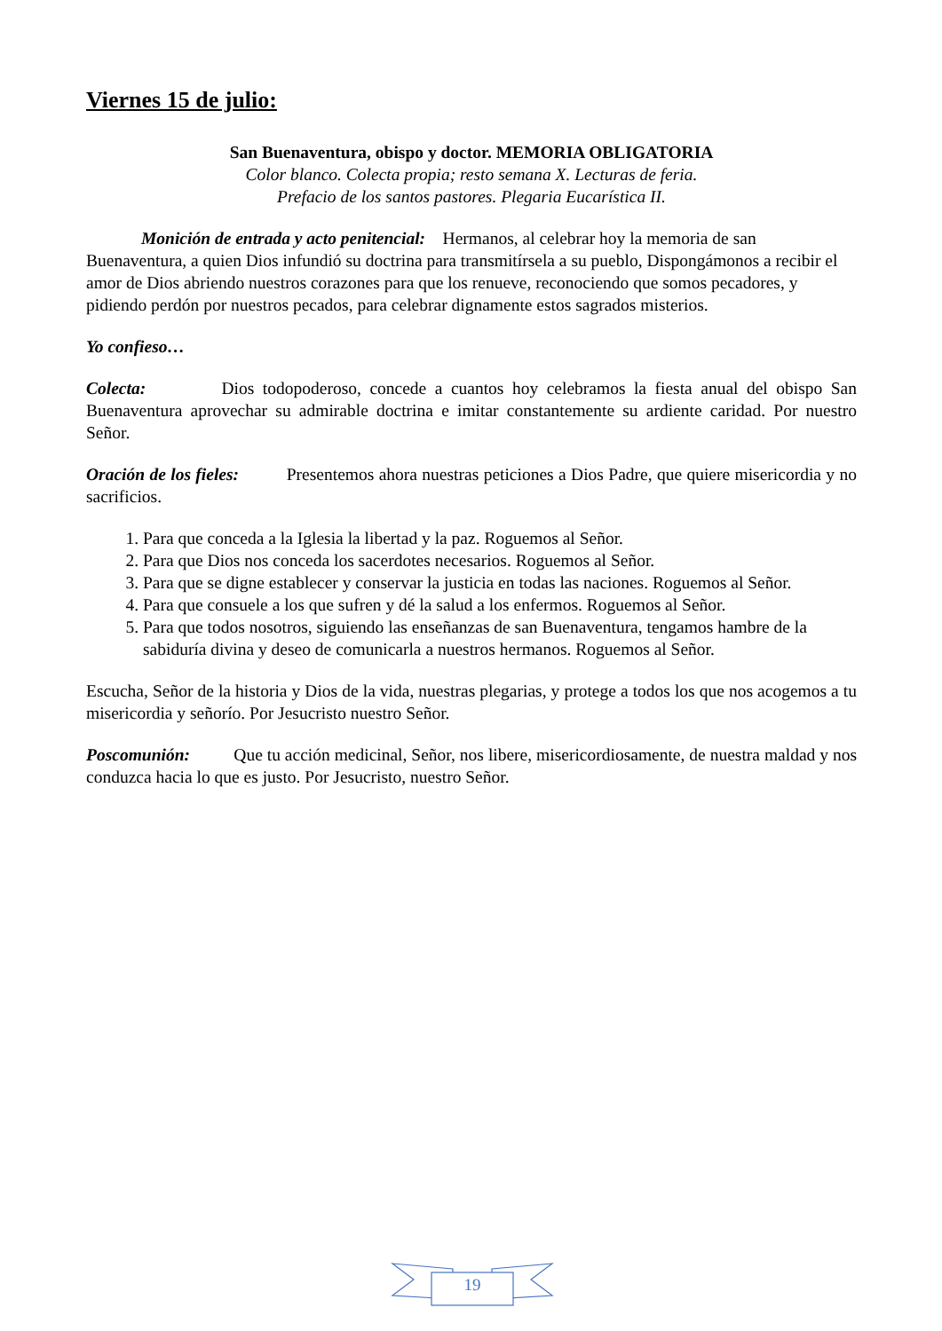Viernes 15 de julio:
San Buenaventura, obispo y doctor. MEMORIA OBLIGATORIA
Color blanco. Colecta propia; resto semana X. Lecturas de feria.
Prefacio de los santos pastores. Plegaria Eucarística II.
Monición de entrada y acto penitencial: Hermanos, al celebrar hoy la memoria de san Buenaventura, a quien Dios infundió su doctrina para transmitírsela a su pueblo, Dispongámonos a recibir el amor de Dios abriendo nuestros corazones para que los renueve, reconociendo que somos pecadores, y pidiendo perdón por nuestros pecados, para celebrar dignamente estos sagrados misterios.
Yo confieso…
Colecta: Dios todopoderoso, concede a cuantos hoy celebramos la fiesta anual del obispo San Buenaventura aprovechar su admirable doctrina e imitar constantemente su ardiente caridad. Por nuestro Señor.
Oración de los fieles: Presentemos ahora nuestras peticiones a Dios Padre, que quiere misericordia y no sacrificios.
1. Para que conceda a la Iglesia la libertad y la paz. Roguemos al Señor.
2. Para que Dios nos conceda los sacerdotes necesarios. Roguemos al Señor.
3. Para que se digne establecer y conservar la justicia en todas las naciones. Roguemos al Señor.
4. Para que consuele a los que sufren y dé la salud a los enfermos. Roguemos al Señor.
5. Para que todos nosotros, siguiendo las enseñanzas de san Buenaventura, tengamos hambre de la sabiduría divina y deseo de comunicarla a nuestros hermanos. Roguemos al Señor.
Escucha, Señor de la historia y Dios de la vida, nuestras plegarias, y protege a todos los que nos acogemos a tu misericordia y señorío. Por Jesucristo nuestro Señor.
Poscomunión: Que tu acción medicinal, Señor, nos libere, misericordiosamente, de nuestra maldad y nos conduzca hacia lo que es justo. Por Jesucristo, nuestro Señor.
19